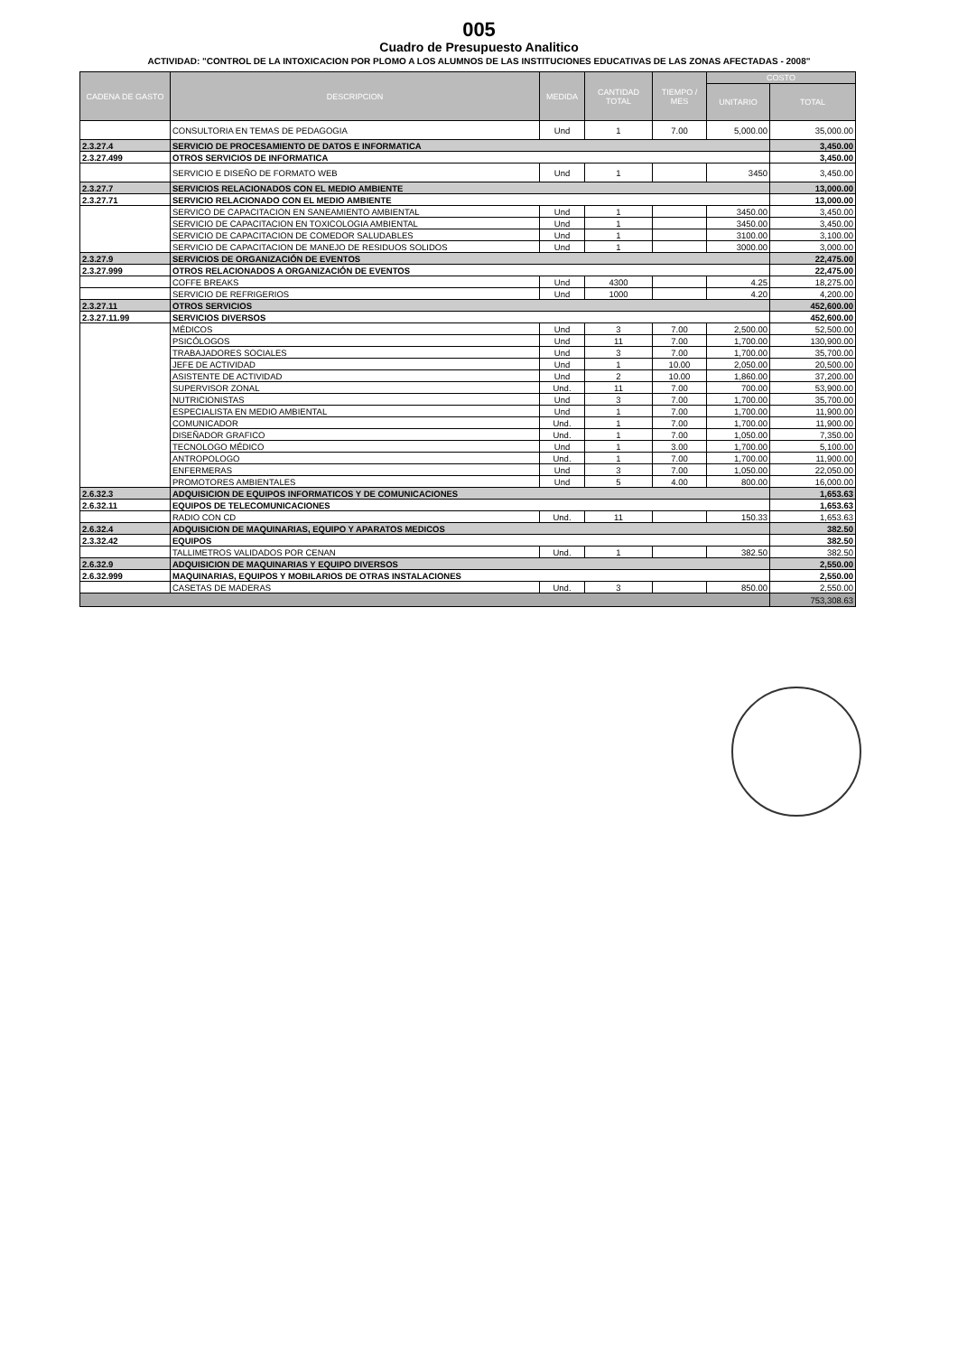005
Cuadro de Presupuesto Analitico
ACTIVIDAD: "CONTROL DE LA INTOXICACION POR PLOMO A LOS ALUMNOS DE LAS INSTITUCIONES EDUCATIVAS DE LAS ZONAS AFECTADAS - 2008"
| CADENA DE GASTO | DESCRIPCION | MEDIDA | CANTIDAD TOTAL | TIEMPO / MES | COSTO | |
| --- | --- | --- | --- | --- | --- | --- |
| | | | | | UNITARIO | TOTAL |
| | CONSULTORIA EN TEMAS DE PEDAGOGIA | Und | 1 | 7.00 | 5,000.00 | 35,000.00 |
| 2.3.27.4 | SERVICIO DE PROCESAMIENTO DE DATOS E INFORMATICA | | | | | 3,450.00 |
| 2.3.27.499 | OTROS SERVICIOS DE INFORMATICA | | | | | 3,450.00 |
| | SERVICIO E DISEÑO DE FORMATO WEB | Und | 1 | | 3450 | 3,450.00 |
| 2.3.27.7 | SERVICIOS RELACIONADOS CON EL MEDIO AMBIENTE | | | | | 13,000.00 |
| 2.3.27.71 | SERVICIO RELACIONADO CON EL MEDIO AMBIENTE | | | | | 13,000.00 |
| | SERVICO DE CAPACITACION EN SANEAMIENTO AMBIENTAL | Und | 1 | | 3450.00 | 3,450.00 |
| | SERVICIO DE CAPACITACION EN TOXICOLOGIA AMBIENTAL | Und | 1 | | 3450.00 | 3,450.00 |
| | SERVICIO DE CAPACITACION DE COMEDOR SALUDABLES | Und | 1 | | 3100.00 | 3,100.00 |
| | SERVICIO DE CAPACITACION DE MANEJO DE RESIDUOS SOLIDOS | Und | 1 | | 3000.00 | 3,000.00 |
| 2.3.27.9 | SERVICIOS DE ORGANIZACIÓN DE EVENTOS | | | | | 22,475.00 |
| 2.3.27.999 | OTROS RELACIONADOS A ORGANIZACIÓN DE EVENTOS | | | | | 22,475.00 |
| | COFFE BREAKS | Und | 4300 | | 4.25 | 18,275.00 |
| | SERVICIO DE REFRIGERIOS | Und | 1000 | | 4.20 | 4,200.00 |
| 2.3.27.11 | OTROS SERVICIOS | | | | | 452,600.00 |
| 2.3.27.11.99 | SERVICIOS DIVERSOS | | | | | 452,600.00 |
| | MÉDICOS | Und | 3 | 7.00 | 2,500.00 | 52,500.00 |
| | PSICÓLOGOS | Und | 11 | 7.00 | 1,700.00 | 130,900.00 |
| | TRABAJADORES SOCIALES | Und | 3 | 7.00 | 1,700.00 | 35,700.00 |
| | JEFE DE ACTIVIDAD | Und | 1 | 10.00 | 2,050.00 | 20,500.00 |
| | ASISTENTE DE ACTIVIDAD | Und | 2 | 10.00 | 1,860.00 | 37,200.00 |
| | SUPERVISOR ZONAL | Und. | 11 | 7.00 | 700.00 | 53,900.00 |
| | NUTRICIONISTAS | Und | 3 | 7.00 | 1,700.00 | 35,700.00 |
| | ESPECIALISTA EN MEDIO AMBIENTAL | Und | 1 | 7.00 | 1,700.00 | 11,900.00 |
| | COMUNICADOR | Und. | 1 | 7.00 | 1,700.00 | 11,900.00 |
| | DISEÑADOR GRAFICO | Und. | 1 | 7.00 | 1,050.00 | 7,350.00 |
| | TECNOLOGO MÉDICO | Und | 1 | 3.00 | 1,700.00 | 5,100.00 |
| | ANTROPOLOGO | Und. | 1 | 7.00 | 1,700.00 | 11,900.00 |
| | ENFERMERAS | Und | 3 | 7.00 | 1,050.00 | 22,050.00 |
| | PROMOTORES AMBIENTALES | Und | 5 | 4.00 | 800.00 | 16,000.00 |
| 2.6.32.3 | ADQUISICION DE EQUIPOS INFORMATICOS Y DE COMUNICACIONES | | | | | 1,653.63 |
| 2.6.32.11 | EQUIPOS DE TELECOMUNICACIONES | | | | | 1,653.63 |
| | RADIO CON CD | Und. | 11 | | 150.33 | 1,653.63 |
| 2.6.32.4 | ADQUISICION DE MAQUINARIAS, EQUIPO Y APARATOS MEDICOS | | | | | 382.50 |
| 2.3.32.42 | EQUIPOS | | | | | 382.50 |
| | TALLIMETROS VALIDADOS POR CENAN | Und. | 1 | | 382.50 | 382.50 |
| 2.6.32.9 | ADQUISICION DE MAQUINARIAS Y EQUIPO DIVERSOS | | | | | 2,550.00 |
| 2.6.32.999 | MAQUINARIAS, EQUIPOS Y MOBILARIOS DE OTRAS INSTALACIONES | | | | | 2,550.00 |
| | CASETAS DE MADERAS | Und. | 3 | | 850.00 | 2,550.00 |
| | | | | | | 753,308.63 |